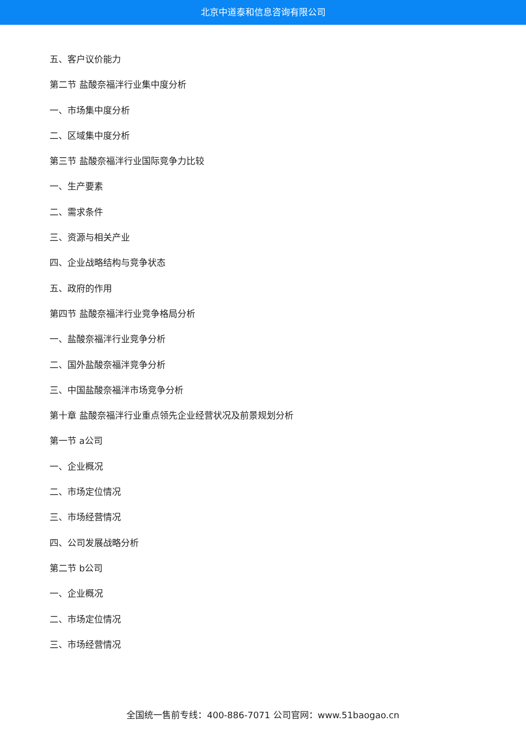北京中道泰和信息咨询有限公司
五、客户议价能力
第二节 盐酸奈福泮行业集中度分析
一、市场集中度分析
二、区域集中度分析
第三节 盐酸奈福泮行业国际竞争力比较
一、生产要素
二、需求条件
三、资源与相关产业
四、企业战略结构与竞争状态
五、政府的作用
第四节 盐酸奈福泮行业竞争格局分析
一、盐酸奈福泮行业竞争分析
二、国外盐酸奈福泮竞争分析
三、中国盐酸奈福泮市场竞争分析
第十章 盐酸奈福泮行业重点领先企业经营状况及前景规划分析
第一节 a公司
一、企业概况
二、市场定位情况
三、市场经营情况
四、公司发展战略分析
第二节 b公司
一、企业概况
二、市场定位情况
三、市场经营情况
全国统一售前专线：400-886-7071 公司官网：www.51baogao.cn